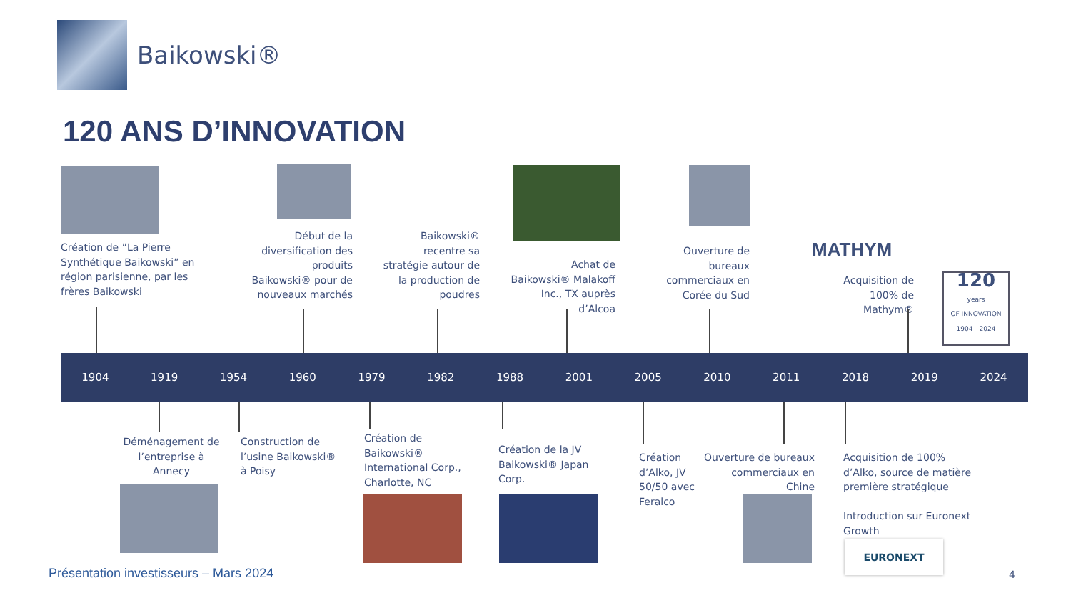Baikowski®
120 ANS D’INNOVATION
Création de ”La Pierre
Synthétique Baikowski” en
région parisienne, par les
frères Baikowski
Début de la diversification des produits Baikowski® pour de nouveaux marchés
Baikowski® recentre sa stratégie autour de la production de poudres
Achat de Baikowski® Malakoff Inc., TX auprès d’Alcoa
Ouverture de bureaux commerciaux en Corée du Sud
MATHYM
Acquisition de 100% de Mathym®
120
years
OF INNOVATION
1904 - 2024
1904 1919 1954 1960 1979 1982 1988 2001 2005 2010 2011 2018 2019 2024
Déménagement de l’entreprise à Annecy
Construction de
l’usine Baikowski®
à Poisy
Création de
Baikowski®
International Corp.,
Charlotte, NC
Création de la JV
Baikowski® Japan
Corp.
Création
d’Alko, JV
50/50 avec
Feralco
Ouverture de bureaux commerciaux en Chine
Acquisition de 100%
d’Alko, source de matière
première stratégique
Introduction sur Euronext
Growth
EURONEXT
Présentation investisseurs – Mars 2024
4